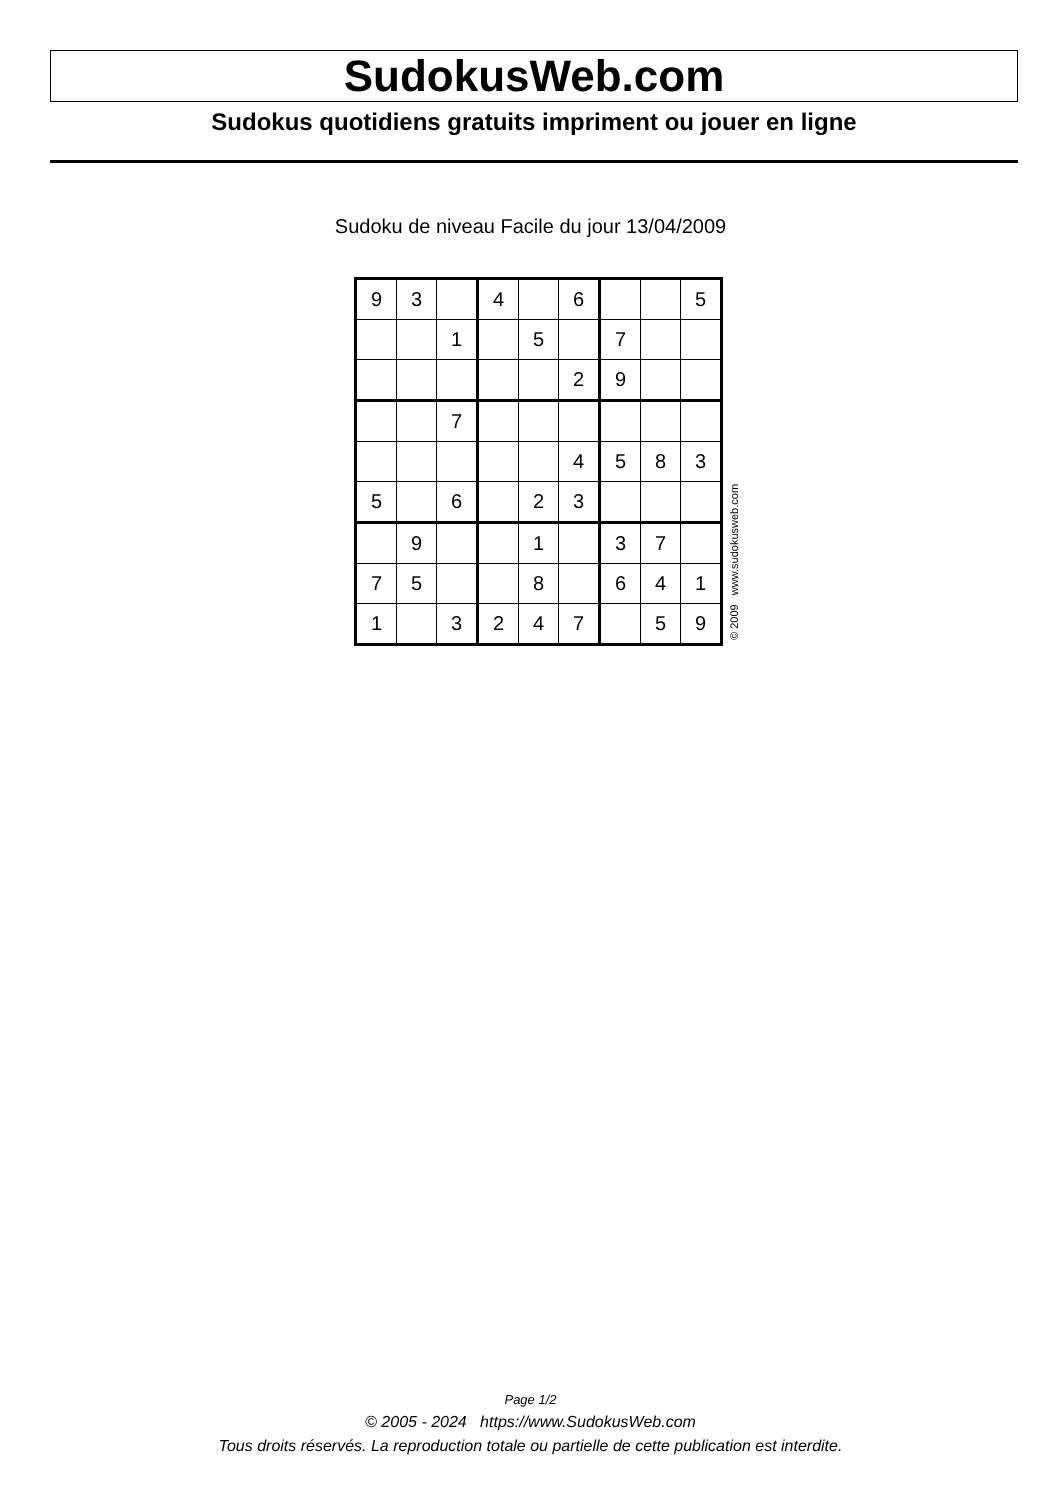SudokusWeb.com
Sudokus quotidiens gratuits impriment ou jouer en ligne
Sudoku de niveau Facile du jour 13/04/2009
| 9 | 3 | | 4 | | 6 | | | 5 |
| | | 1 | | 5 | | 7 | | |
| | | | | | 2 | 9 | | |
| | | 7 | | | | | | |
| | | | | | 4 | 5 | 8 | 3 |
| 5 | | 6 | | 2 | 3 | | | |
| | 9 | | | 1 | | 3 | 7 | |
| 7 | 5 | | | 8 | | 6 | 4 | 1 |
| 1 | | 3 | 2 | 4 | 7 | | 5 | 9 |
© 2009 www.sudokusweb.com
Page 1/2
© 2005 - 2024 https://www.SudokusWeb.com
Tous droits réservés. La reproduction totale ou partielle de cette publication est interdite.